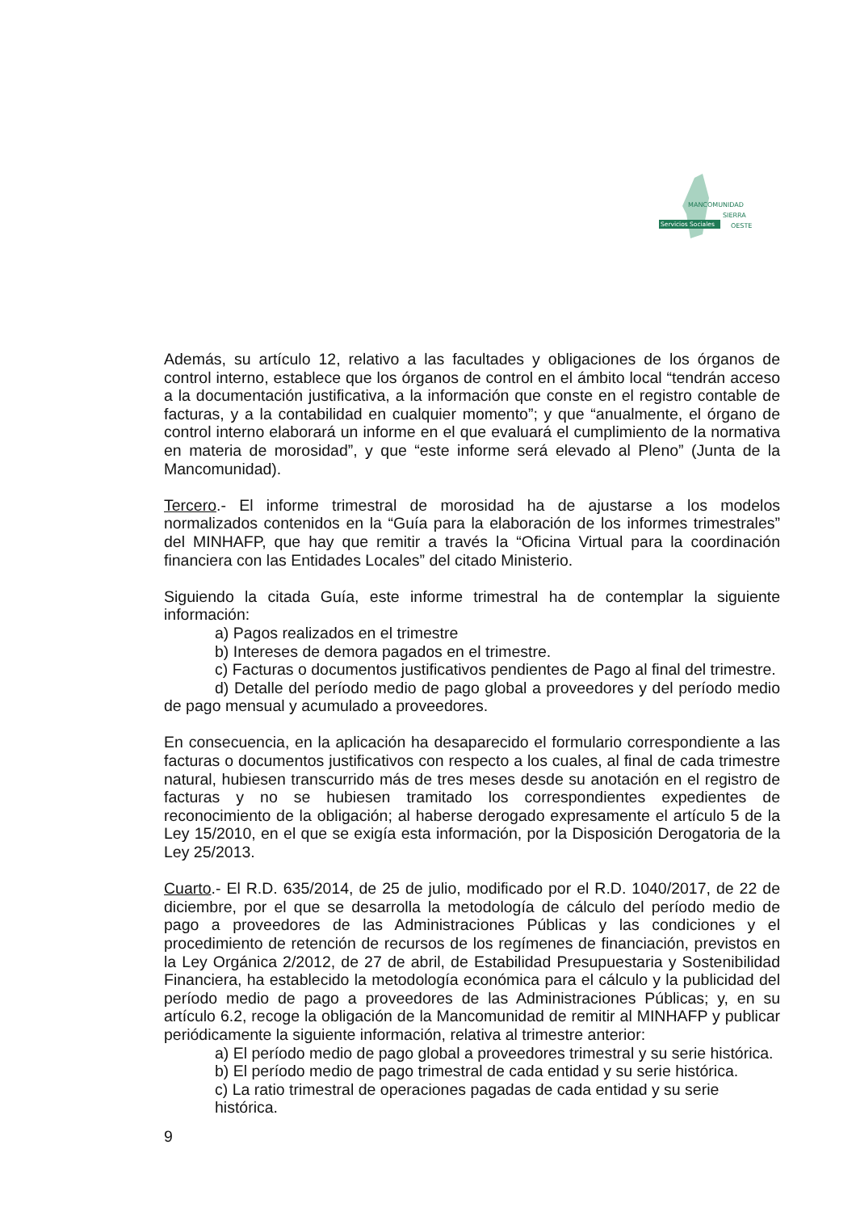MANCOMUNIDAD
SIERRA
OESTE
Servicios Sociales
Además, su artículo 12, relativo a las facultades y obligaciones de los órganos de control interno, establece que los órganos de control en el ámbito local “tendrán acceso a la documentación justificativa, a la información que conste en el registro contable de facturas, y a la contabilidad en cualquier momento”; y que “anualmente, el órgano de control interno elaborará un informe en el que evaluará el cumplimiento de la normativa en materia de morosidad”, y que “este informe será elevado al Pleno” (Junta de la Mancomunidad).
Tercero.- El informe trimestral de morosidad ha de ajustarse a los modelos normalizados contenidos en la “Guía para la elaboración de los informes trimestrales” del MINHAFP, que hay que remitir a través la “Oficina Virtual para la coordinación financiera con las Entidades Locales” del citado Ministerio.
Siguiendo la citada Guía, este informe trimestral ha de contemplar la siguiente información:
a) Pagos realizados en el trimestre
b) Intereses de demora pagados en el trimestre.
c) Facturas o documentos justificativos pendientes de Pago al final del trimestre.
d) Detalle del período medio de pago global a proveedores y del período medio de pago mensual y acumulado a proveedores.
En consecuencia, en la aplicación ha desaparecido el formulario correspondiente a las facturas o documentos justificativos con respecto a los cuales, al final de cada trimestre natural, hubiesen transcurrido más de tres meses desde su anotación en el registro de facturas y no se hubiesen tramitado los correspondientes expedientes de reconocimiento de la obligación; al haberse derogado expresamente el artículo 5 de la Ley 15/2010, en el que se exigía esta información, por la Disposición Derogatoria de la Ley 25/2013.
Cuarto.- El R.D. 635/2014, de 25 de julio, modificado por el R.D. 1040/2017, de 22 de diciembre, por el que se desarrolla la metodología de cálculo del período medio de pago a proveedores de las Administraciones Públicas y las condiciones y el procedimiento de retención de recursos de los regímenes de financiación, previstos en la Ley Orgánica 2/2012, de 27 de abril, de Estabilidad Presupuestaria y Sostenibilidad Financiera, ha establecido la metodología económica para el cálculo y la publicidad del período medio de pago a proveedores de las Administraciones Públicas; y, en su artículo 6.2, recoge la obligación de la Mancomunidad de remitir al MINHAFP y publicar periódicamente la siguiente información, relativa al trimestre anterior:
a) El período medio de pago global a proveedores trimestral y su serie histórica.
b) El período medio de pago trimestral de cada entidad y su serie histórica.
c) La ratio trimestral de operaciones pagadas de cada entidad y su serie histórica.
9